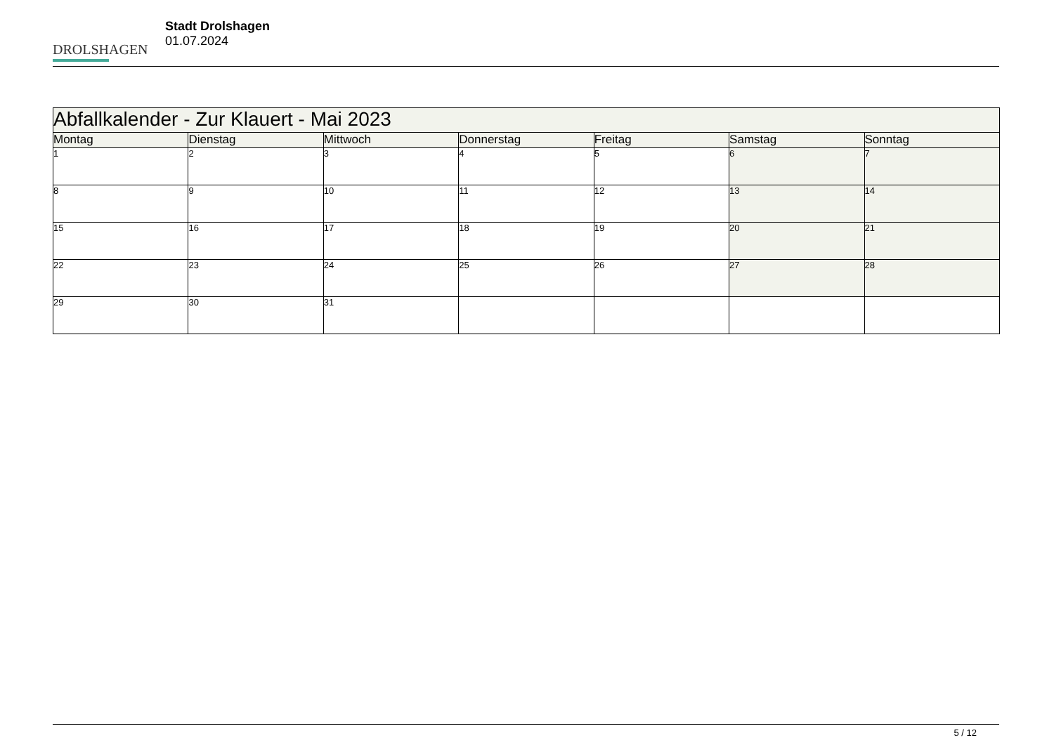DROLSHAGEN
Stadt Drolshagen
01.07.2024
| Abfallkalender - Zur Klauert - Mai 2023 | | | | | | |
| --- | --- | --- | --- | --- | --- | --- |
| Montag | Dienstag | Mittwoch | Donnerstag | Freitag | Samstag | Sonntag |
| 1 | 2 | 3 | 4 | 5 | 6 | 7 |
| 8 | 9 | 10 | 11 | 12 | 13 | 14 |
| 15 | 16 | 17 | 18 | 19 | 20 | 21 |
| 22 | 23 | 24 | 25 | 26 | 27 | 28 |
| 29 | 30 | 31 | | | | |
5 / 12